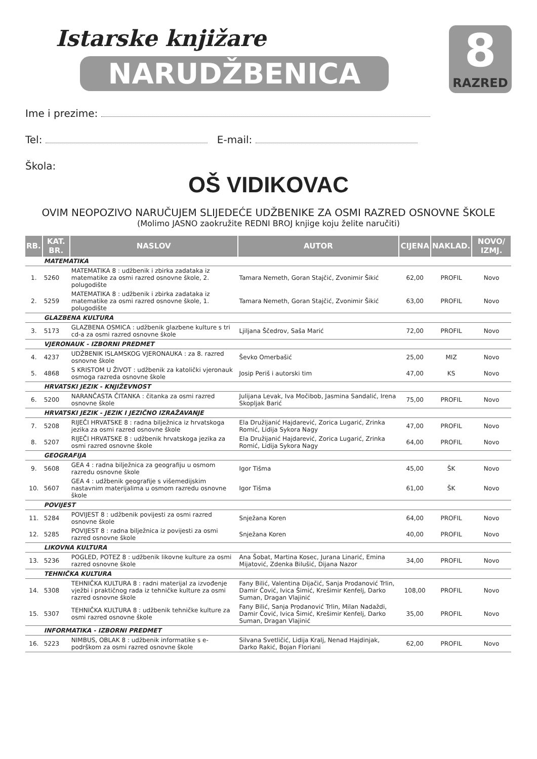Istarske knjižare
NARUDŽBENICA
8
RAZRED
Ime i prezime:
Tel: E-mail:
Škola:
OŠ VIDIKOVAC
OVIM NEOPOZIVO NARUČUJEM SLIJEDEĆE UDŽBENIKE ZA OSMI RAZRED OSNOVNE ŠKOLE
(Molimo JASNO zaokružite REDNI BROJ knjige koju želite naručiti)
| RB. | KAT. BR. | NASLOV | AUTOR | CIJENA | NAKLAD. | NOVO/ IZMJ. |
| --- | --- | --- | --- | --- | --- | --- |
| | MATEMATIKA | | | | | |
| 1. | 5260 | MATEMATIKA 8 : udžbenik i zbirka zadataka iz matematike za osmi razred osnovne škole, 2. polugodište | Tamara Nemeth, Goran Stajčić, Zvonimir Šikić | 62,00 | PROFIL | Novo |
| 2. | 5259 | MATEMATIKA 8 : udžbenik i zbirka zadataka iz matematike za osmi razred osnovne škole, 1. polugodište | Tamara Nemeth, Goran Stajčić, Zvonimir Šikić | 63,00 | PROFIL | Novo |
| | GLAZBENA KULTURA | | | | | |
| 3. | 5173 | GLAZBENA OSMICA : udžbenik glazbene kulture s tri cd-a za osmi razred osnovne škole | Ljiljana Ščedrov, Saša Marić | 72,00 | PROFIL | Novo |
| | VJERONAUK - IZBORNI PREDMET | | | | | |
| 4. | 4237 | UDŽBENIK ISLAMSKOG VJERONAUKA : za 8. razred osnovne škole | Ševko Omerbašić | 25,00 | MIZ | Novo |
| 5. | 4868 | S KRISTOM U ŽIVOT : udžbenik za katolički vjeronauk osmoga razreda osnovne škole | Josip Periš i autorski tim | 47,00 | KS | Novo |
| | HRVATSKI JEZIK - KNJIŽEVNOST | | | | | |
| 6. | 5200 | NARANČASTA ČITANKA : čitanka za osmi razred osnovne škole | Julijana Levak, Iva Močibob, Jasmina Sandalić, Irena Skopljak Barić | 75,00 | PROFIL | Novo |
| | HRVATSKI JEZIK - JEZIK I JEZIČNO IZRAŽAVANJE | | | | | |
| 7. | 5208 | RIJEČI HRVATSKE 8 : radna bilježnica iz hrvatskoga jezika za osmi razred osnovne škole | Ela Družijanić Hajdarević, Zorica Lugarić, Zrinka Romić, Lidija Sykora Nagy | 47,00 | PROFIL | Novo |
| 8. | 5207 | RIJEČI HRVATSKE 8 : udžbenik hrvatskoga jezika za osmi razred osnovne škole | Ela Družijanić Hajdarević, Zorica Lugarić, Zrinka Romić, Lidija Sykora Nagy | 64,00 | PROFIL | Novo |
| | GEOGRAFIJA | | | | | |
| 9. | 5608 | GEA 4 : radna bilježnica za geografiju u osmom razredu osnovne škole | Igor Tišma | 45,00 | ŠK | Novo |
| 10. | 5607 | GEA 4 : udžbenik geografije s višemedijskim nastavnim materijalima u osmom razredu osnovne škole | Igor Tišma | 61,00 | ŠK | Novo |
| | POVIJEST | | | | | |
| 11. | 5284 | POVIJEST 8 : udžbenik povijesti za osmi razred osnovne škole | Snježana Koren | 64,00 | PROFIL | Novo |
| 12. | 5285 | POVIJEST 8 : radna bilježnica iz povijesti za osmi razred osnovne škole | Snježana Koren | 40,00 | PROFIL | Novo |
| | LIKOVNA KULTURA | | | | | |
| 13. | 5236 | POGLED, POTEZ 8 : udžbenik likovne kulture za osmi razred osnovne škole | Ana Šobat, Martina Kosec, Jurana Linarić, Emina Mijatović, Zdenka Bilušić, Dijana Nazor | 34,00 | PROFIL | Novo |
| | TEHNIČKA KULTURA | | | | | |
| 14. | 5308 | TEHNIČKA KULTURA 8 : radni materijal za izvođenje vježbi i praktičnog rada iz tehničke kulture za osmi razred osnovne škole | Fany Bilić, Valentina Dijačić, Sanja Prodanović Trlin, Damir Čović, Ivica Šimić, Krešimir Kenfelj, Darko Suman, Dragan Vlajinić | 108,00 | PROFIL | Novo |
| 15. | 5307 | TEHNIČKA KULTURA 8 : udžbenik tehničke kulture za osmi razred osnovne škole | Fany Bilić, Sanja Prodanović Trlin, Milan Nadaždi, Damir Čović, Ivica Šimić, Krešimir Kenfelj, Darko Suman, Dragan Vlajinić | 35,00 | PROFIL | Novo |
| | INFORMATIKA - IZBORNI PREDMET | | | | | |
| 16. | 5223 | NIMBUS, OBLAK 8 : udžbenik informatike s e-podrškom za osmi razred osnovne škole | Silvana Svetličić, Lidija Kralj, Nenad Hajdinjak, Darko Rakić, Bojan Floriani | 62,00 | PROFIL | Novo |